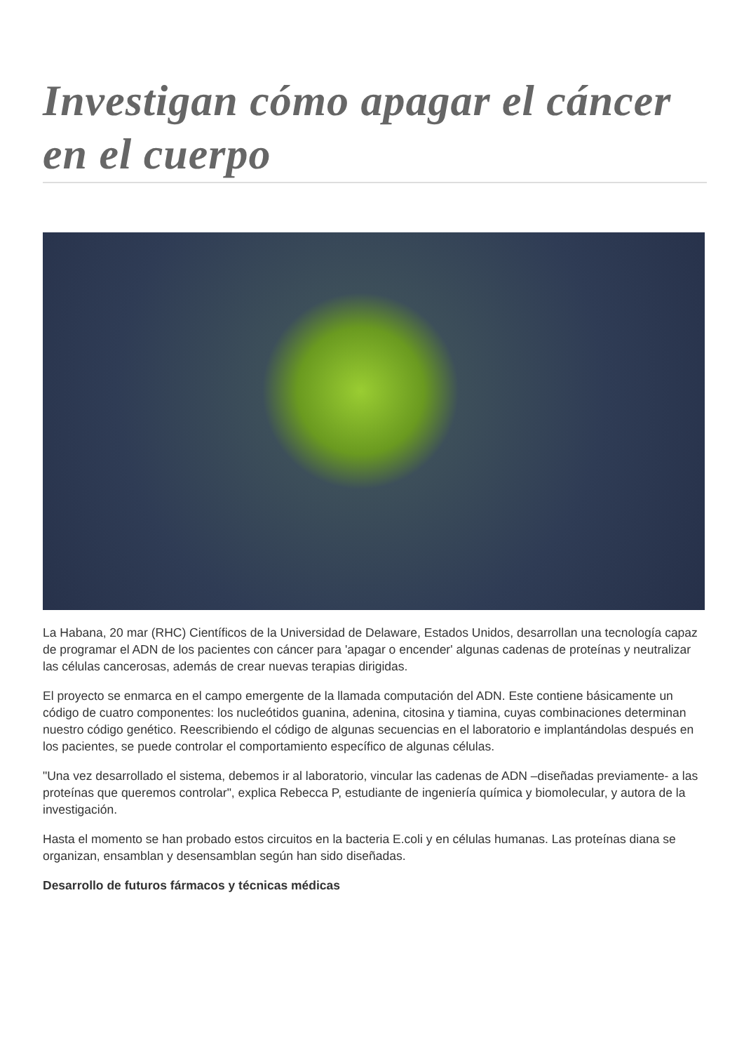Investigan cómo apagar el cáncer en el cuerpo
La Habana, 20 mar (RHC) Científicos de la Universidad de Delaware, Estados Unidos, desarrollan una tecnología capaz de programar el ADN de los pacientes con cáncer para 'apagar o encender' algunas cadenas de proteínas y neutralizar las células cancerosas, además de crear nuevas terapias dirigidas.
El proyecto se enmarca en el campo emergente de la llamada computación del ADN. Este contiene básicamente un código de cuatro componentes: los nucleótidos guanina, adenina, citosina y tiamina, cuyas combinaciones determinan nuestro código genético. Reescribiendo el código de algunas secuencias en el laboratorio e implantándolas después en los pacientes, se puede controlar el comportamiento específico de algunas células.
"Una vez desarrollado el sistema, debemos ir al laboratorio, vincular las cadenas de ADN –diseñadas previamente- a las proteínas que queremos controlar", explica Rebecca P, estudiante de ingeniería química y biomolecular, y autora de la investigación.
Hasta el momento se han probado estos circuitos en la bacteria E.coli y en células humanas. Las proteínas diana se organizan, ensamblan y desensamblan según han sido diseñadas.
Desarrollo de futuros fármacos y técnicas médicas